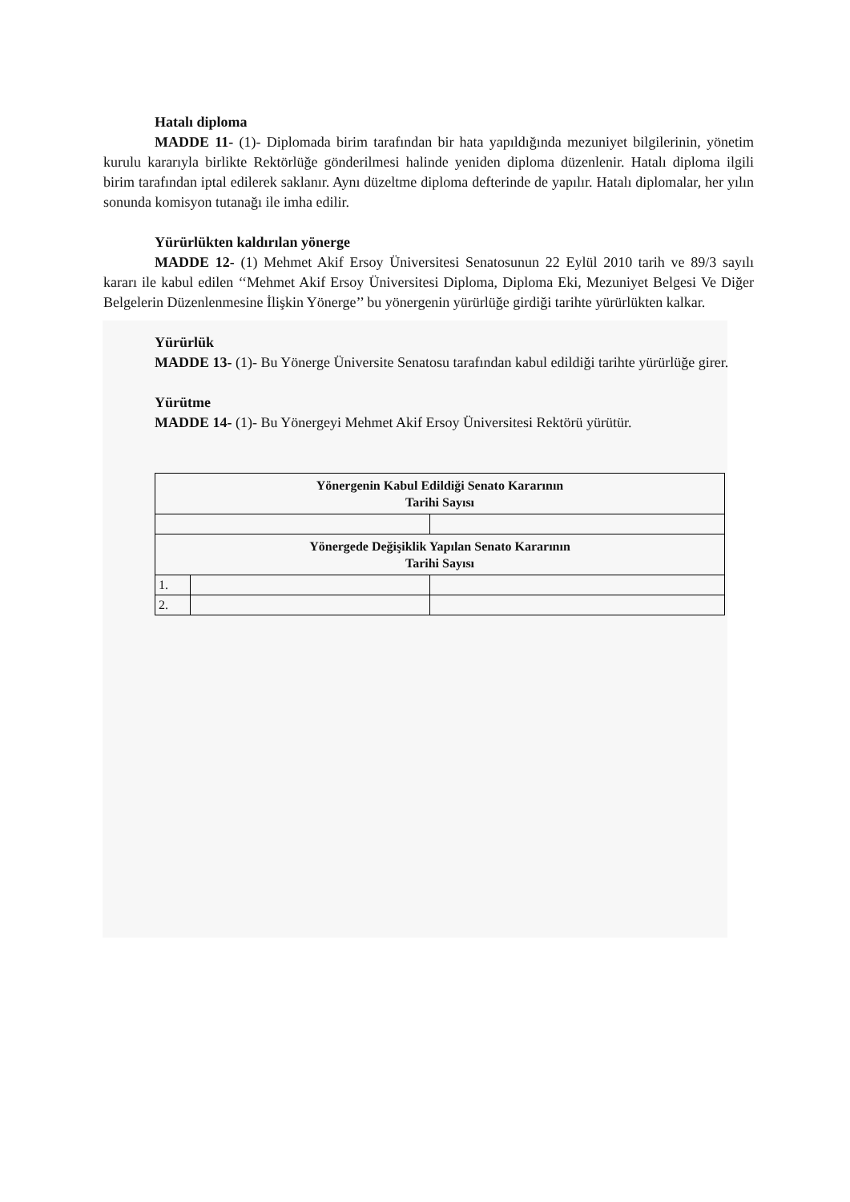Hatalı diploma
MADDE 11- (1)- Diplomada birim tarafından bir hata yapıldığında mezuniyet bilgilerinin, yönetim kurulu kararıyla birlikte Rektörlüğe gönderilmesi halinde yeniden diploma düzenlenir. Hatalı diploma ilgili birim tarafından iptal edilerek saklanır. Aynı düzeltme diploma defterinde de yapılır. Hatalı diplomalar, her yılın sonunda komisyon tutanağı ile imha edilir.
Yürürlükten kaldırılan yönerge
MADDE 12- (1) Mehmet Akif Ersoy Üniversitesi Senatosunun 22 Eylül 2010 tarih ve 89/3 sayılı kararı ile kabul edilen ‘‘Mehmet Akif Ersoy Üniversitesi Diploma, Diploma Eki, Mezuniyet Belgesi Ve Diğer Belgelerin Düzenlenmesine İlişkin Yönerge’’ bu yönergenin yürürlüğe girdiği tarihte yürürlükten kalkar.
Yürürlük
MADDE 13- (1)- Bu Yönerge Üniversite Senatosu tarafından kabul edildiği tarihte yürürlüğe girer.
Yürütme
MADDE 14- (1)- Bu Yönergeyi Mehmet Akif Ersoy Üniversitesi Rektörü yürütür.
| Yönergenin Kabul Edildiği Senato Kararının Tarihi Sayısı | | |
| Yönergede Değişiklik Yapılan Senato Kararının Tarihi Sayısı | | |
| 1. | | |
| 2. | | |